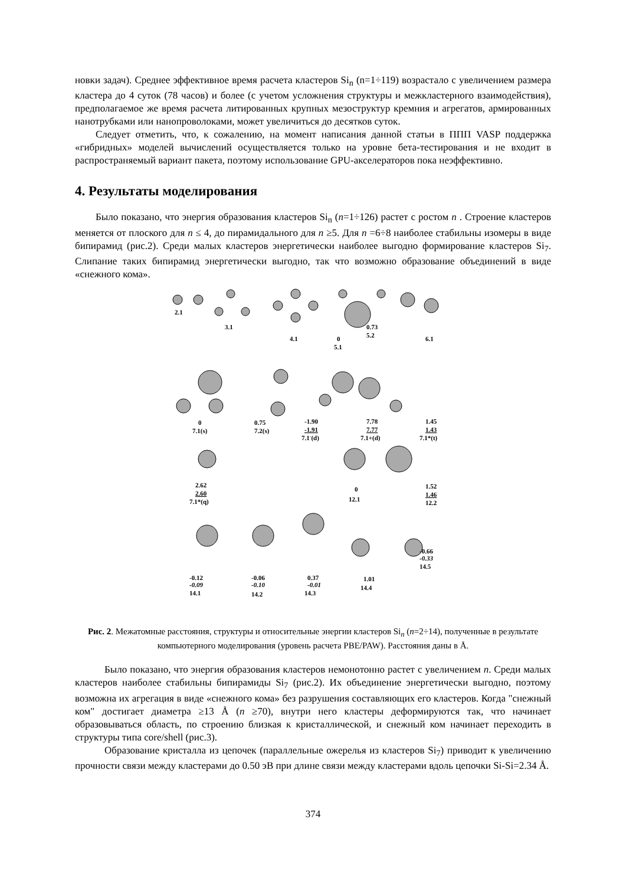новки задач). Среднее эффективное время расчета кластеров Si<sub>n</sub> (n=1÷119) возрастало с увеличением размера кластера до 4 суток (78 часов) и более (с учетом усложнения структуры и межкластерного взаимодействия), предполагаемое же время расчета литированных крупных мезоструктур кремния и агрегатов, армированных нанотрубками или нанопроволоками, может увеличиться до десятков суток.
Следует отметить, что, к сожалению, на момент написания данной статьи в ППП VASP поддержка «гибридных» моделей вычислений осуществляется только на уровне бета-тестирования и не входит в распространяемый вариант пакета, поэтому использование GPU-акселераторов пока неэффективно.
4. Результаты моделирования
Было показано, что энергия образования кластеров Si<sub>n</sub> (n=1÷126) растет с ростом n . Строение кластеров меняется от плоского для n ≤ 4, до пирамидального для n ≥5. Для n =6÷8 наиболее стабильны изомеры в виде бипирамид (рис.2). Среди малых кластеров энергетически наиболее выгодно формирование кластеров Si<sub>7</sub>. Слипание таких бипирамид энергетически выгодно, так что возможно образование объединений в виде «снежного кома».
2.1
3.1
4.1
0
5.1
0.73
5.2
6.1
0
7.1(s)
0.75
7.2(s)
-1.90
-1.91
7.1-(d)
7.78
7.77
7.1+(d)
1.45
1.43
7.1*(t)
2.62
2.60
7.1*(q)
0
12.1
1.52
1.46
12.2
-0.12
-0.09
14.1
-0.06
-0.10
14.2
0.37
-0.01
14.3
1.01
14.4
-0.66
-0.33
14.5
Рис. 2. Межатомные расстояния, структуры и относительные энергии кластеров Si<sub>n</sub> (n=2÷14), полученные в результате компьютерного моделирования (уровень расчета PBE/PAW). Расстояния даны в Å.
Было показано, что энергия образования кластеров немонотонно растет с увеличением n. Среди малых кластеров наиболее стабильны бипирамиды Si<sub>7</sub> (рис.2). Их объединение энергетически выгодно, поэтому возможна их агрегация в виде «снежного кома» без разрушения составляющих его кластеров. Когда "снежный ком" достигает диаметра ≥13 Å (n ≥70), внутри него кластеры деформируются так, что начинает образовываться область, по строению близкая к кристаллической, и снежный ком начинает переходить в структуры типа core/shell (рис.3).
Образование кристалла из цепочек (параллельные ожерелья из кластеров Si<sub>7</sub>) приводит к увеличению прочности связи между кластерами до 0.50 эВ при длине связи между кластерами вдоль цепочки Si-Si=2.34 Å.
374